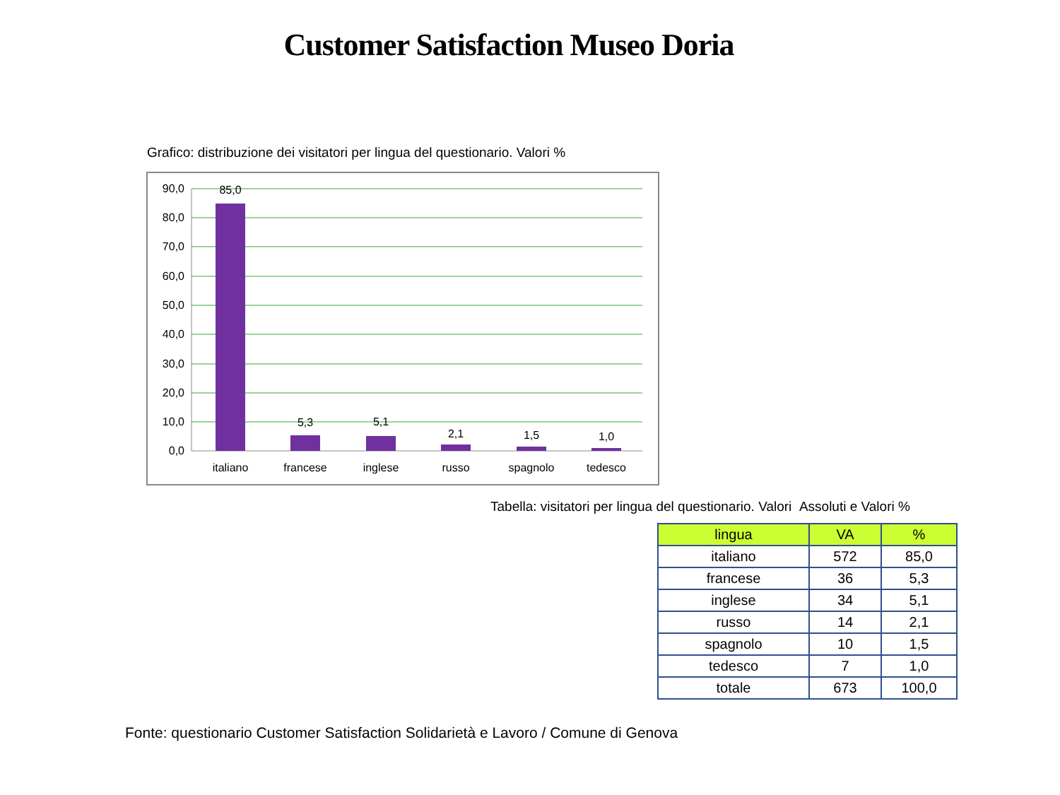Customer Satisfaction Museo Doria
Grafico: distribuzione dei visitatori per lingua del questionario. Valori %
90,0
80,0
70,0
60,0
50,0
40,0
30,0
20,0
10,0
0,0
85,0
5,3
5,1
2,1
1,5
1,0
italiano
francese
inglese
russo
spagnolo
tedesco
Tabella: visitatori per lingua del questionario. Valori Assoluti e Valori %
| lingua | VA | % |
| --- | --- | --- |
| italiano | 572 | 85,0 |
| francese | 36 | 5,3 |
| inglese | 34 | 5,1 |
| russo | 14 | 2,1 |
| spagnolo | 10 | 1,5 |
| tedesco | 7 | 1,0 |
| totale | 673 | 100,0 |
Fonte: questionario Customer Satisfaction Solidarietà e Lavoro / Comune di Genova